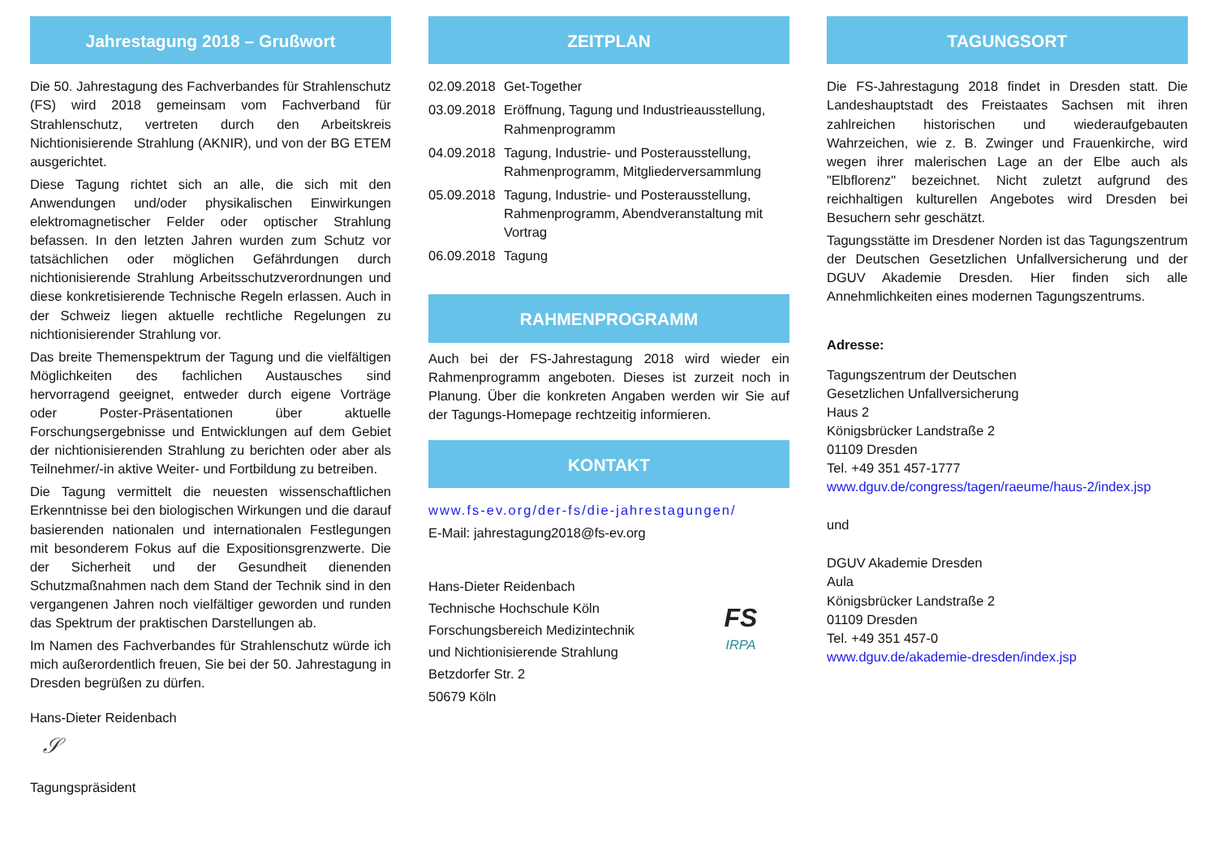Jahrestagung 2018 – Grußwort
Die 50. Jahrestagung des Fachverbandes für Strahlenschutz (FS) wird 2018 gemeinsam vom Fachverband für Strahlenschutz, vertreten durch den Arbeitskreis Nichtionisierende Strahlung (AKNIR), und von der BG ETEM ausgerichtet.
Diese Tagung richtet sich an alle, die sich mit den Anwendungen und/oder physikalischen Einwirkungen elektromagnetischer Felder oder optischer Strahlung befassen. In den letzten Jahren wurden zum Schutz vor tatsächlichen oder möglichen Gefährdungen durch nichtionisierende Strahlung Arbeitsschutzverordnungen und diese konkretisierende Technische Regeln erlassen. Auch in der Schweiz liegen aktuelle rechtliche Regelungen zu nichtionisierender Strahlung vor.
Das breite Themenspektrum der Tagung und die vielfältigen Möglichkeiten des fachlichen Austausches sind hervorragend geeignet, entweder durch eigene Vorträge oder Poster-Präsentationen über aktuelle Forschungsergebnisse und Entwicklungen auf dem Gebiet der nichtionisierenden Strahlung zu berichten oder aber als Teilnehmer/-in aktive Weiter- und Fortbildung zu betreiben.
Die Tagung vermittelt die neuesten wissenschaftlichen Erkenntnisse bei den biologischen Wirkungen und die darauf basierenden nationalen und internationalen Festlegungen mit besonderem Fokus auf die Expositionsgrenzwerte. Die der Sicherheit und der Gesundheit dienenden Schutzmaßnahmen nach dem Stand der Technik sind in den vergangenen Jahren noch vielfältiger geworden und runden das Spektrum der praktischen Darstellungen ab.
Im Namen des Fachverbandes für Strahlenschutz würde ich mich außerordentlich freuen, Sie bei der 50. Jahrestagung in Dresden begrüßen zu dürfen.
Hans-Dieter Reidenbach
𝒮
Tagungspräsident
ZEITPLAN
02.09.2018 Get-Together
03.09.2018 Eröffnung, Tagung und Industrieausstellung, Rahmenprogramm
04.09.2018 Tagung, Industrie- und Posterausstellung, Rahmenprogramm, Mitgliederversammlung
05.09.2018 Tagung, Industrie- und Posterausstellung, Rahmenprogramm, Abendveranstaltung mit Vortrag
06.09.2018 Tagung
RAHMENPROGRAMM
Auch bei der FS-Jahrestagung 2018 wird wieder ein Rahmenprogramm angeboten. Dieses ist zurzeit noch in Planung. Über die konkreten Angaben werden wir Sie auf der Tagungs-Homepage rechtzeitig informieren.
KONTAKT
www.fs-ev.org/der-fs/die-jahrestagungen/
E-Mail: jahrestagung2018@fs-ev.org
Hans-Dieter Reidenbach
Technische Hochschule Köln
Forschungsbereich Medizintechnik
und Nichtionisierende Strahlung
Betzdorfer Str. 2
50679 Köln
FS
IRPA
TAGUNGSORT
Die FS-Jahrestagung 2018 findet in Dresden statt. Die Landeshauptstadt des Freistaates Sachsen mit ihren zahlreichen historischen und wiederaufgebauten Wahrzeichen, wie z. B. Zwinger und Frauenkirche, wird wegen ihrer malerischen Lage an der Elbe auch als "Elbflorenz" bezeichnet. Nicht zuletzt aufgrund des reichhaltigen kulturellen Angebotes wird Dresden bei Besuchern sehr geschätzt.
Tagungsstätte im Dresdener Norden ist das Tagungszentrum der Deutschen Gesetzlichen Unfallversicherung und der DGUV Akademie Dresden. Hier finden sich alle Annehmlichkeiten eines modernen Tagungszentrums.
Adresse:
Tagungszentrum der Deutschen
Gesetzlichen Unfallversicherung
Haus 2
Königsbrücker Landstraße 2
01109 Dresden
Tel. +49 351 457-1777
www.dguv.de/congress/tagen/raeume/haus-2/index.jsp
und
DGUV Akademie Dresden
Aula
Königsbrücker Landstraße 2
01109 Dresden
Tel. +49 351 457-0
www.dguv.de/akademie-dresden/index.jsp